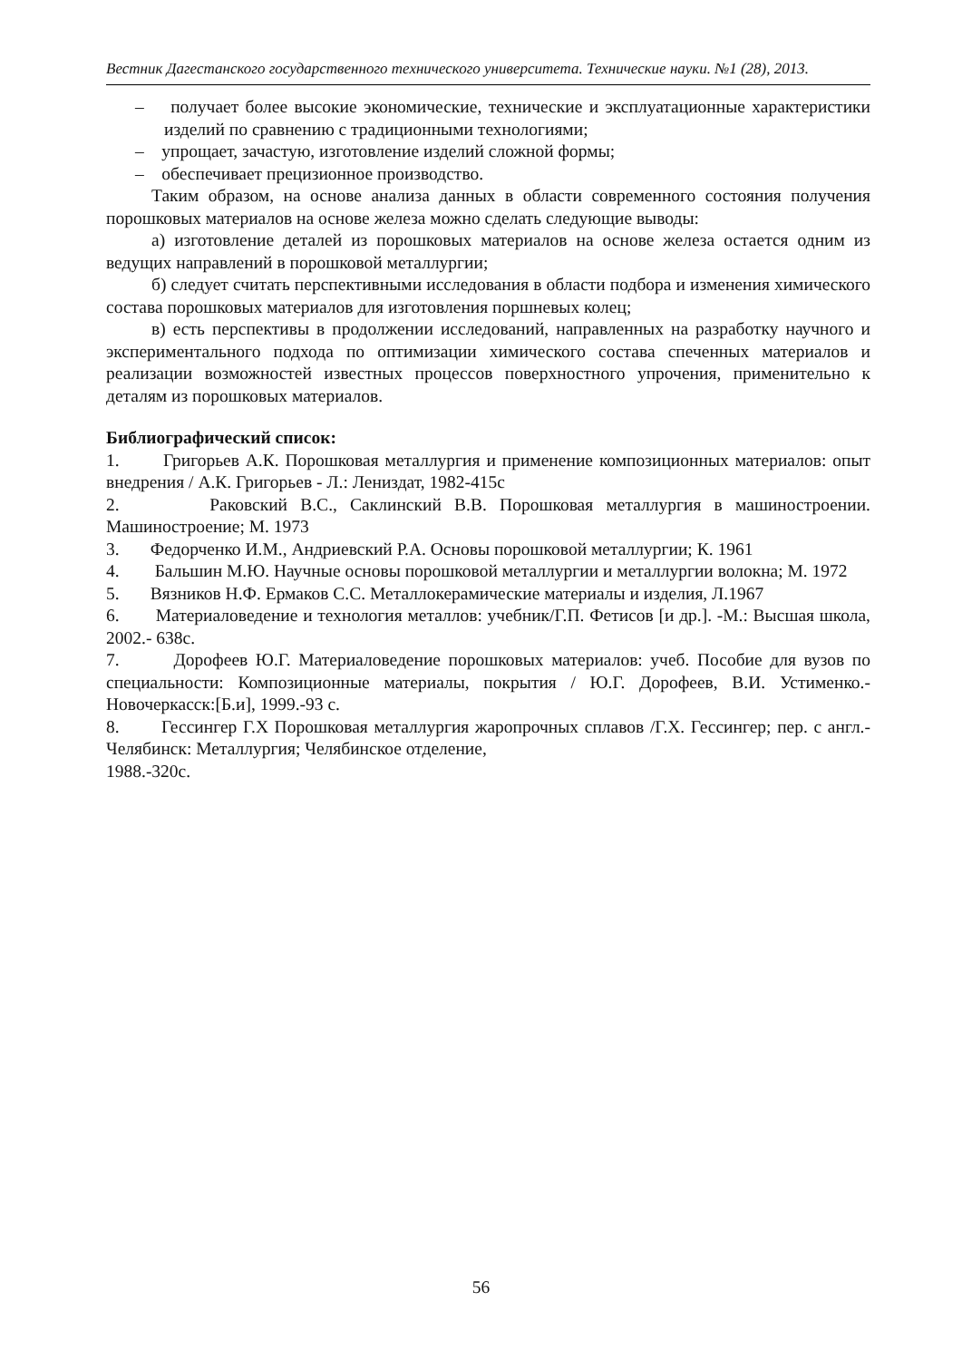Вестник Дагестанского государственного технического университета. Технические науки. №1 (28), 2013.
– получает более высокие экономические, технические и эксплуатационные характеристики изделий по сравнению с традиционными технологиями;
– упрощает, зачастую, изготовление изделий сложной формы;
– обеспечивает прецизионное производство.
Таким образом, на основе анализа данных в области современного состояния получения порошковых материалов на основе железа можно сделать следующие выводы:
а) изготовление деталей из порошковых материалов на основе железа остается одним из ведущих направлений в порошковой металлургии;
б) следует считать перспективными исследования в области подбора и изменения химического состава порошковых материалов для изготовления поршневых колец;
в) есть перспективы в продолжении исследований, направленных на разработку научного и экспериментального подхода по оптимизации химического состава спеченных материалов и реализации возможностей известных процессов поверхностного упрочения, применительно к деталям из порошковых материалов.
Библиографический список:
1. Григорьев А.К. Порошковая металлургия и применение композиционных материалов: опыт внедрения / А.К. Григорьев - Л.: Лениздат, 1982-415с
2. Раковский В.С., Саклинский В.В. Порошковая металлургия в машиностроении. Машиностроение; М. 1973
3. Федорченко И.М., Андриевский Р.А. Основы порошковой металлургии; К. 1961
4. Бальшин М.Ю. Научные основы порошковой металлургии и металлургии волокна; М. 1972
5. Вязников Н.Ф. Ермаков С.С. Металлокерамические материалы и изделия, Л.1967
6. Материаловедение и технология металлов: учебник/Г.П. Фетисов [и др.]. -М.: Высшая школа, 2002.- 638с.
7. Дорофеев Ю.Г. Материаловедение порошковых материалов: учеб. Пособие для вузов по специальности: Композиционные материалы, покрытия / Ю.Г. Дорофеев, В.И. Устименко.- Новочеркасск:[Б.и], 1999.-93 с.
8. Гессингер Г.Х Порошковая металлургия жаропрочных сплавов /Г.Х. Гессингер; пер. с англ.- Челябинск: Металлургия; Челябинское отделение,
1988.-320с.
56